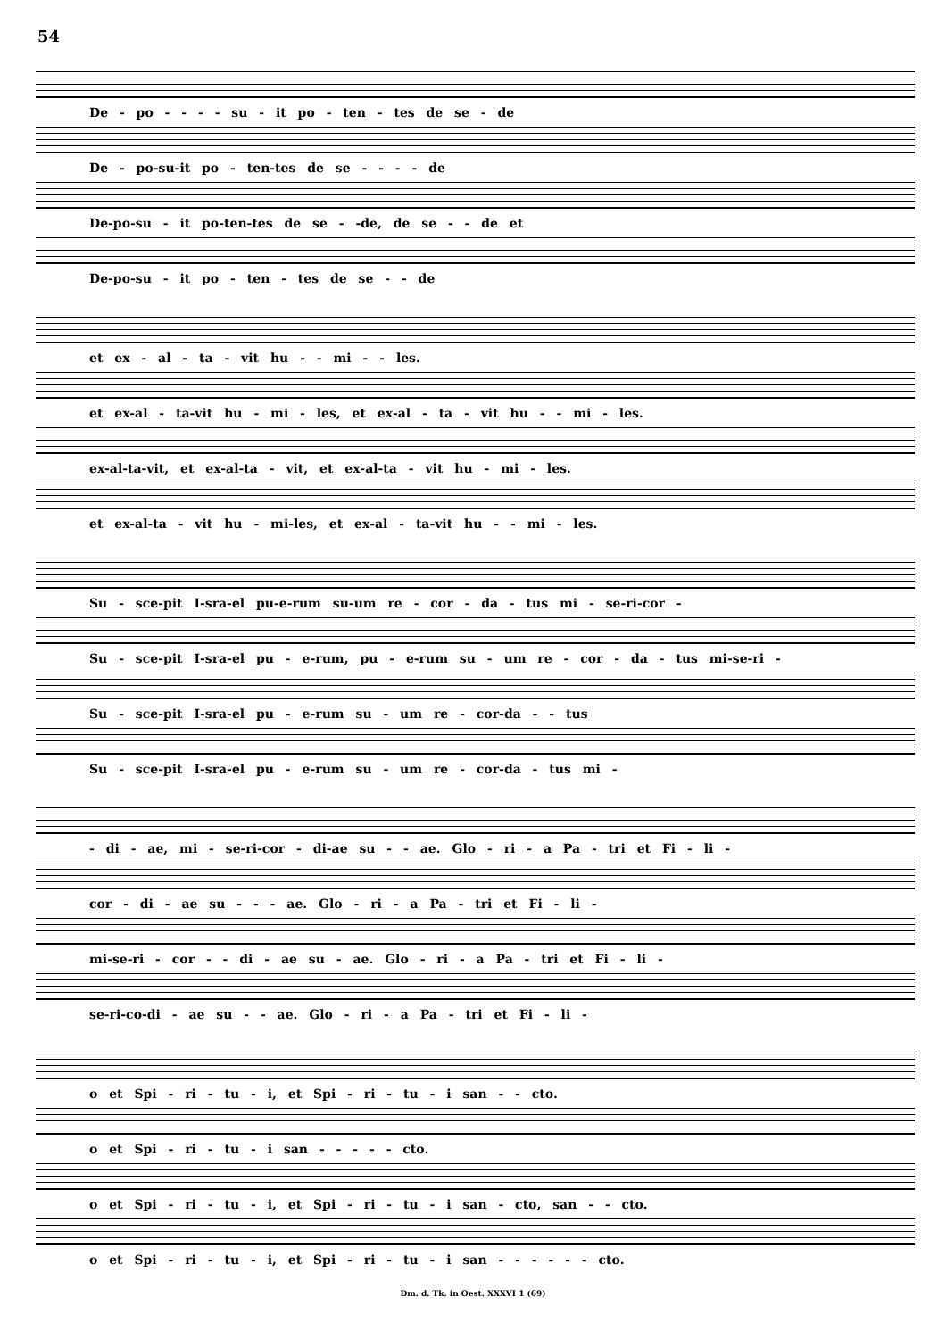54
De - po - - - - su - it po - ten - tes de se - de
De - po-su-it po - ten-tes de se - - - - de
De-po-su - it po-ten-tes de se - -de, de se - - de et
De-po-su - it po - ten - tes de se - - de
et ex - al - ta - vit hu - - mi - - les.
et ex-al - ta-vit hu - mi - les, et ex-al - ta - vit hu - - mi - les.
ex-al-ta-vit, et ex-al-ta - vit, et ex-al-ta - vit hu - mi - les.
et ex-al-ta - vit hu - mi-les, et ex-al - ta-vit hu - - mi - les.
Su - sce-pit I-sra-el pu-e-rum su-um re - cor - da - tus mi - se-ri-cor -
Su - sce-pit I-sra-el pu - e-rum, pu - e-rum su - um re - cor - da - tus mi-se-ri -
Su - sce-pit I-sra-el pu - e-rum su - um re - cor-da - - tus
Su - sce-pit I-sra-el pu - e-rum su - um re - cor-da - tus mi -
- di - ae, mi - se-ri-cor - di-ae su - - ae. Glo - ri - a Pa - tri et Fi - li -
cor - di - ae su - - - ae. Glo - ri - a Pa - tri et Fi - li -
mi-se-ri - cor - - di - ae su - ae. Glo - ri - a Pa - tri et Fi - li -
se-ri-co-di - ae su - - ae. Glo - ri - a Pa - tri et Fi - li -
o et Spi - ri - tu - i, et Spi - ri - tu - i san - - cto.
o et Spi - ri - tu - i san - - - - - cto.
o et Spi - ri - tu - i, et Spi - ri - tu - i san - cto, san - - cto.
o et Spi - ri - tu - i, et Spi - ri - tu - i san - - - - - - cto.
Dm. d. Tk. in Oest. XXXVI 1 (69)